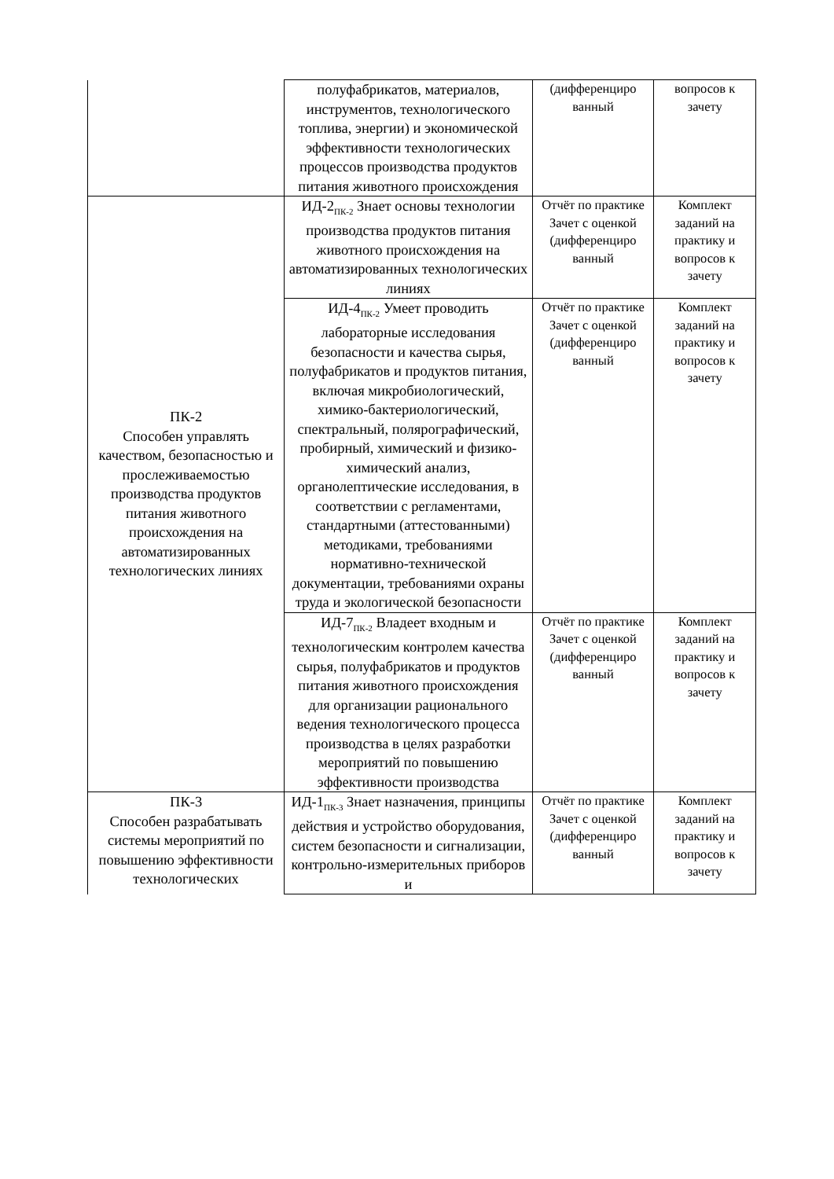| | полуфабрикатов, материалов, инструментов, технологического топлива, энергии) и экономической эффективности технологических процессов производства продуктов питания животного происхождения | (дифференциро ванный | вопросов к зачету |
| ПК-2 Способен управлять качеством, безопасностью и прослеживаемостью производства продуктов питания животного происхождения на автоматизированных технологических линиях | ИД-2<sub>ПК-2</sub> Знает основы технологии производства продуктов питания животного происхождения на автоматизированных технологических линиях | Отчёт по практике Зачет с оценкой (дифференциро ванный | Комплект заданий на практику и вопросов к зачету |
| | ИД-4<sub>ПК-2</sub> Умеет проводить лабораторные исследования безопасности и качества сырья, полуфабрикатов и продуктов питания, включая микробиологический, химико-бактериологический, спектральный, полярографический, пробирный, химический и физико-химический анализ, органолептические исследования, в соответствии с регламентами, стандартными (аттестованными) методиками, требованиями нормативно-технической документации, требованиями охраны труда и экологической безопасности | Отчёт по практике Зачет с оценкой (дифференциро ванный | Комплект заданий на практику и вопросов к зачету |
| | ИД-7<sub>ПК-2</sub> Владеет входным и технологическим контролем качества сырья, полуфабрикатов и продуктов питания животного происхождения для организации рационального ведения технологического процесса производства в целях разработки мероприятий по повышению эффективности производства | Отчёт по практике Зачет с оценкой (дифференциро ванный | Комплект заданий на практику и вопросов к зачету |
| ПК-3 Способен разрабатывать системы мероприятий по повышению эффективности технологических | ИД-1<sub>ПК-3</sub> Знает назначения, принципы действия и устройство оборудования, систем безопасности и сигнализации, контрольно-измерительных приборов и | Отчёт по практике Зачет с оценкой (дифференциро ванный | Комплект заданий на практику и вопросов к зачету |